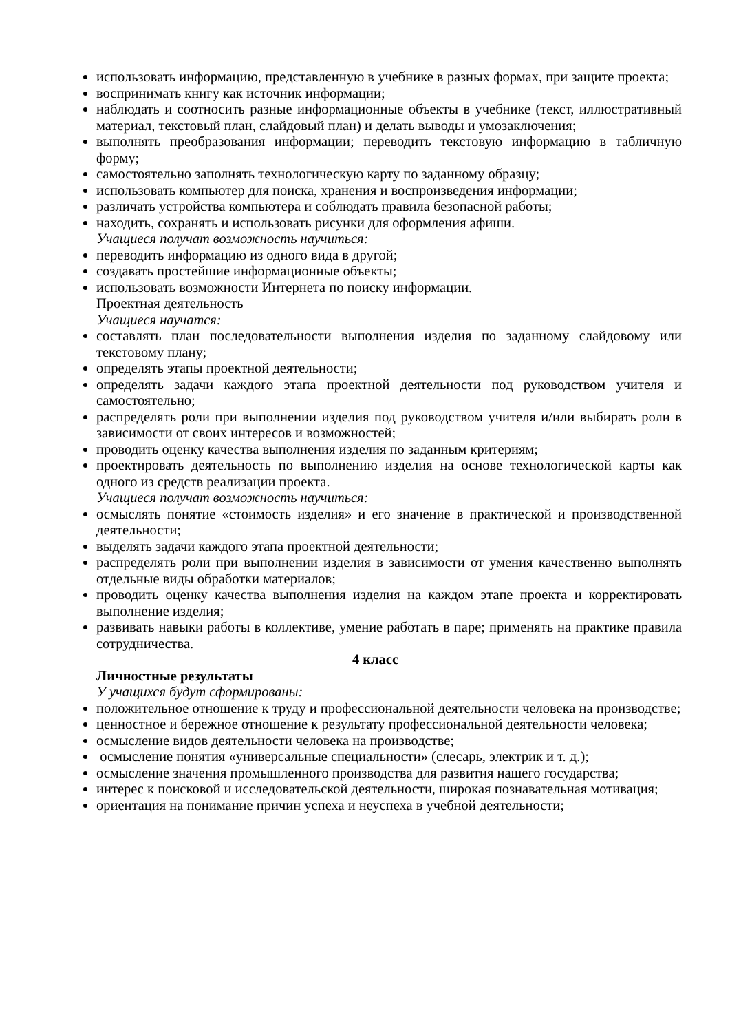использовать информацию, представленную в учебнике в разных формах, при защите проекта;
воспринимать книгу как источник информации;
наблюдать и соотносить разные информационные объекты в учебнике (текст, иллюстративный материал, текстовый план, слайдовый план) и делать выводы и умозаключения;
выполнять преобразования информации; переводить текстовую информацию в табличную форму;
самостоятельно заполнять технологическую карту по заданному образцу;
использовать компьютер для поиска, хранения и воспроизведения информации;
различать устройства компьютера и соблюдать правила безопасной работы;
находить, сохранять и использовать рисунки для оформления афиши.
Учащиеся получат возможность научиться:
переводить информацию из одного вида в другой;
создавать простейшие информационные объекты;
использовать возможности Интернета по поиску информации.
Проектная деятельность
Учащиеся научатся:
составлять план последовательности выполнения изделия по заданному слайдовому или текстовому плану;
определять этапы проектной деятельности;
определять задачи каждого этапа проектной деятельности под руководством учителя и самостоятельно;
распределять роли при выполнении изделия под руководством учителя и/или выбирать роли в зависимости от своих интересов и возможностей;
проводить оценку качества выполнения изделия по заданным критериям;
проектировать деятельность по выполнению изделия на основе технологической карты как одного из средств реализации проекта.
Учащиеся получат возможность научиться:
осмыслять понятие «стоимость изделия» и его значение в практической и производственной деятельности;
выделять задачи каждого этапа проектной деятельности;
распределять роли при выполнении изделия в зависимости от умения качественно выполнять отдельные виды обработки материалов;
проводить оценку качества выполнения изделия на каждом этапе проекта и корректировать выполнение изделия;
развивать навыки работы в коллективе, умение работать в паре; применять на практике правила сотрудничества.
4 класс
Личностные результаты
У учащихся будут сформированы:
положительное отношение к труду и профессиональной деятельности человека на производстве;
ценностное и бережное отношение к результату профессиональной деятельности человека;
осмысление видов деятельности человека на производстве;
осмысление понятия «универсальные специальности» (слесарь, электрик и т. д.);
осмысление значения промышленного производства для развития нашего государства;
интерес к поисковой и исследовательской деятельности, широкая познавательная мотивация;
ориентация на понимание причин успеха и неуспеха в учебной деятельности;